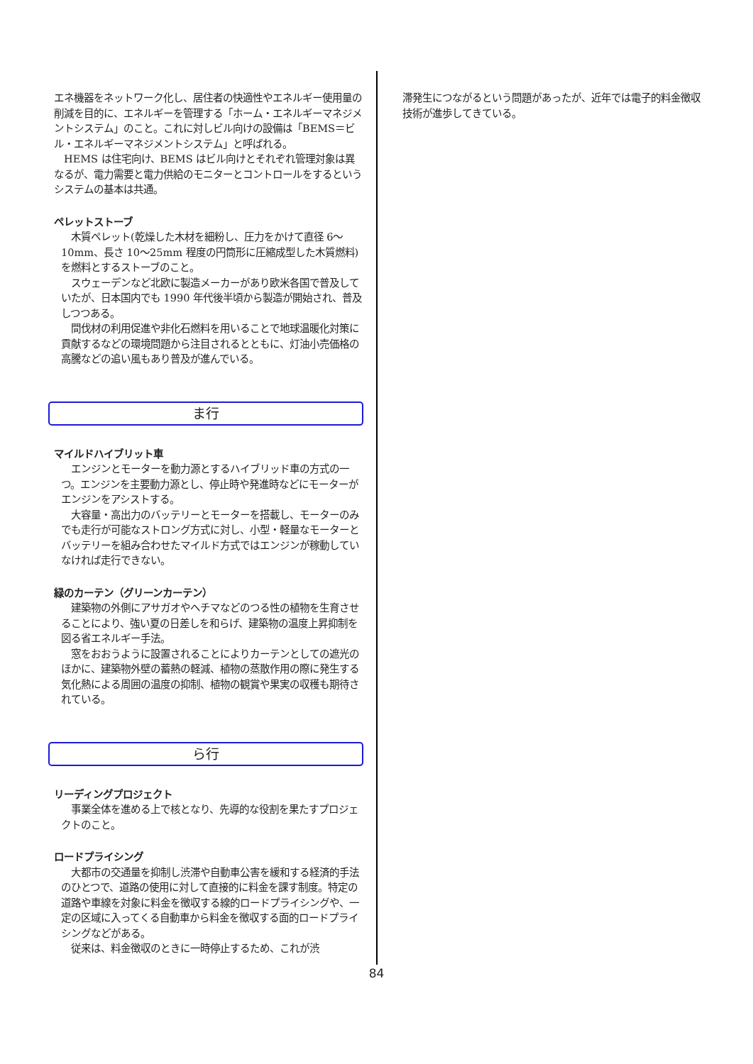エネ機器をネットワーク化し、居住者の快適性やエネルギー使用量の削減を目的に、エネルギーを管理する「ホーム・エネルギーマネジメントシステム」のこと。これに対しビル向けの設備は「BEMS＝ビル・エネルギーマネジメントシステム」と呼ばれる。
　HEMS は住宅向け、BEMS はビル向けとそれぞれ管理対象は異なるが、電力需要と電力供給のモニターとコントロールをするというシステムの基本は共通。
ペレットストーブ
　木質ペレット(乾燥した木材を細粉し、圧力をかけて直径 6～10mm、長さ 10～25mm 程度の円筒形に圧縮成型した木質燃料)を燃料とするストーブのこと。
　スウェーデンなど北欧に製造メーカーがあり欧米各国で普及していたが、日本国内でも 1990 年代後半頃から製造が開始され、普及しつつある。
　間伐材の利用促進や非化石燃料を用いることで地球温暖化対策に貢献するなどの環境問題から注目されるとともに、灯油小売価格の高騰などの追い風もあり普及が進んでいる。
ま行
マイルドハイブリット車
　エンジンとモーターを動力源とするハイブリッド車の方式の一つ。エンジンを主要動力源とし、停止時や発進時などにモーターがエンジンをアシストする。
　大容量・高出力のバッテリーとモーターを搭載し、モーターのみでも走行が可能なストロング方式に対し、小型・軽量なモーターとバッテリーを組み合わせたマイルド方式ではエンジンが稼動していなければ走行できない。
緑のカーテン（グリーンカーテン）
　建築物の外側にアサガオやヘチマなどのつる性の植物を生育させることにより、強い夏の日差しを和らげ、建築物の温度上昇抑制を図る省エネルギー手法。
　窓をおおうように設置されることによりカーテンとしての遮光のほかに、建築物外壁の蓄熱の軽減、植物の蒸散作用の際に発生する気化熱による周囲の温度の抑制、植物の観賞や果実の収穫も期待されている。
ら行
リーディングプロジェクト
　事業全体を進める上で核となり、先導的な役割を果たすプロジェクトのこと。
ロードプライシング
　大都市の交通量を抑制し渋滞や自動車公害を緩和する経済的手法のひとつで、道路の使用に対して直接的に料金を課す制度。特定の道路や車線を対象に料金を徴収する線的ロードプライシングや、一定の区域に入ってくる自動車から料金を徴収する面的ロードプライシングなどがある。
　従来は、料金徴収のときに一時停止するため、これが渋
滞発生につながるという問題があったが、近年では電子的料金徴収技術が進歩してきている。
84